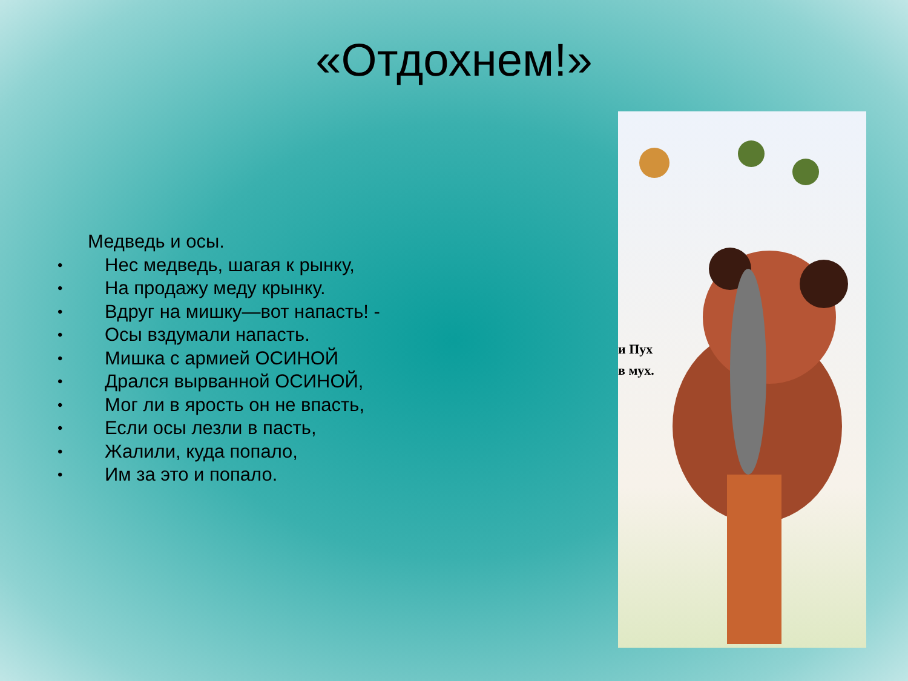«Отдохнем!»
Медведь и осы.
• Нес медведь, шагая к рынку,
• На продажу меду крынку.
• Вдруг на мишку—вот напасть! -
• Осы вздумали напасть.
• Мишка с армией ОСИНОЙ
• Дрался вырванной ОСИНОЙ,
• Мог ли в ярость он не впасть,
• Если осы лезли в пасть,
• Жалили, куда попало,
• Им за это и попало.
и Пух
в мух.